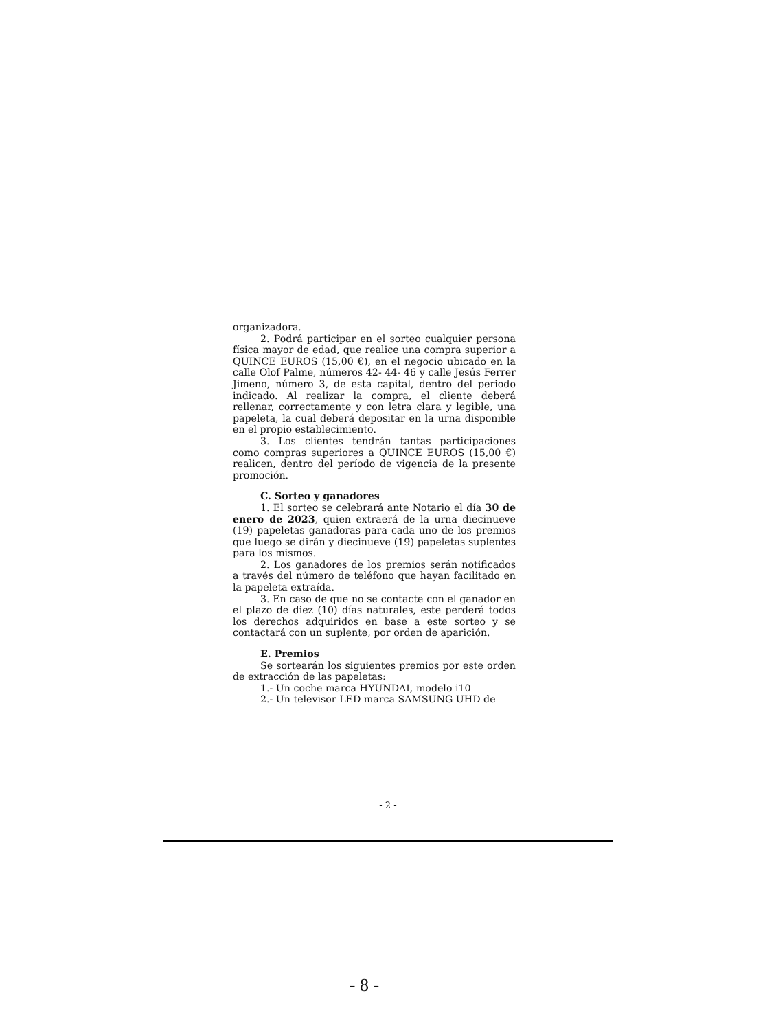organizadora.
2. Podrá participar en el sorteo cualquier persona física mayor de edad, que realice una compra superior a QUINCE EUROS (15,00 €), en el negocio ubicado en la calle Olof Palme, números 42- 44- 46 y calle Jesús Ferrer Jimeno, número 3, de esta capital, dentro del periodo indicado. Al realizar la compra, el cliente deberá rellenar, correctamente y con letra clara y legible, una papeleta, la cual deberá depositar en la urna disponible en el propio establecimiento.
3. Los clientes tendrán tantas participaciones como compras superiores a QUINCE EUROS (15,00 €) realicen, dentro del período de vigencia de la presente promoción.
C. Sorteo y ganadores
1. El sorteo se celebrará ante Notario el día 30 de enero de 2023, quien extraerá de la urna diecinueve (19) papeletas ganadoras para cada uno de los premios que luego se dirán y diecinueve (19) papeletas suplentes para los mismos.
2. Los ganadores de los premios serán notificados a través del número de teléfono que hayan facilitado en la papeleta extraída.
3. En caso de que no se contacte con el ganador en el plazo de diez (10) días naturales, este perderá todos los derechos adquiridos en base a este sorteo y se contactará con un suplente, por orden de aparición.
E. Premios
Se sortearán los siguientes premios por este orden de extracción de las papeletas:
1.- Un coche marca HYUNDAI, modelo i10
2.- Un televisor LED marca SAMSUNG UHD de
- 2 -
- 8 -